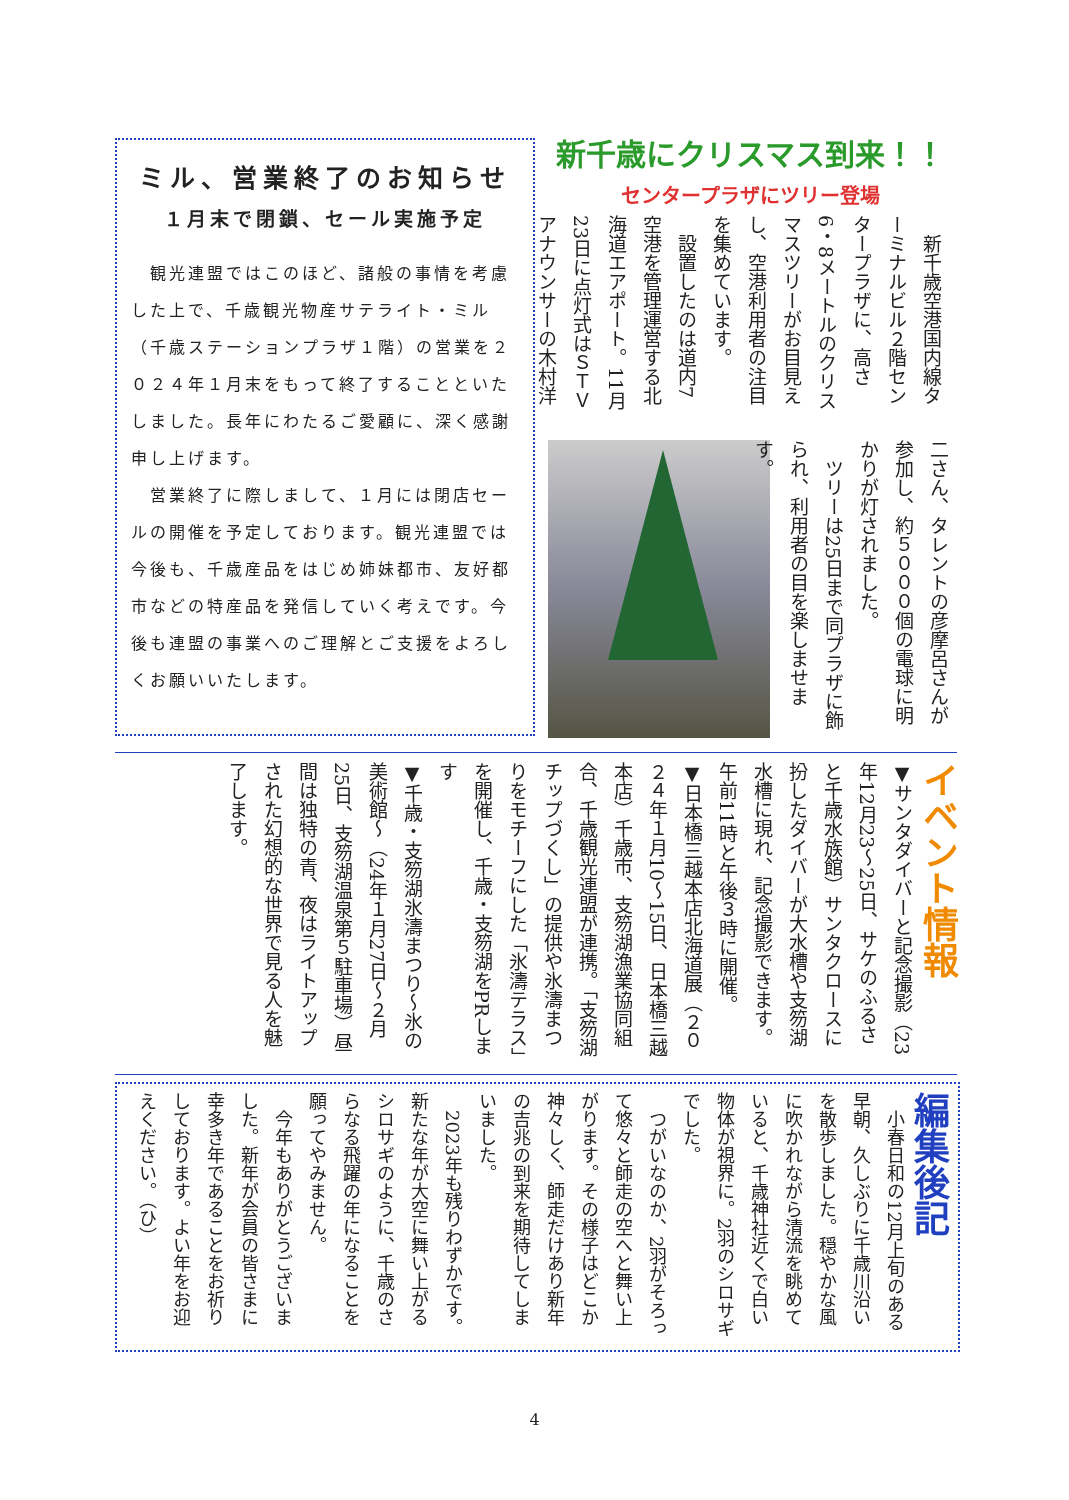ミル、営業終了のお知らせ
１月末で閉鎖、セール実施予定
　観光連盟ではこのほど、諸般の事情を考慮した上で、千歳観光物産サテライト・ミル（千歳ステーションプラザ１階）の営業を２０２４年１月末をもって終了することといたしました。長年にわたるご愛顧に、深く感謝申し上げます。
　営業終了に際しまして、１月には閉店セールの開催を予定しております。観光連盟では今後も、千歳産品をはじめ姉妹都市、友好都市などの特産品を発信していく考えです。今後も連盟の事業へのご理解とご支援をよろしくお願いいたします。
新千歳にクリスマス到来！！
センタープラザにツリー登場
　新千歳空港国内線ターミナルビル２階センタープラザに、高さ6・8メートルのクリスマスツリーがお目見えし、空港利用者の注目を集めています。
　設置したのは道内7空港を管理運営する北海道エアポート。11月23日に点灯式はＳＴＶアナウンサーの木村洋
二さん、タレントの彦摩呂さんが参加し、約５０００個の電球に明かりが灯されました。
　ツリーは25日まで同プラザに飾られ、利用者の目を楽しませます。
イベント情報
▼サンタダイバーと記念撮影（23年12月23～25日、サケのふるさと千歳水族館）サンタクロースに扮したダイバーが大水槽や支笏湖水槽に現れ、記念撮影できます。午前11時と午後３時に開催。
▼日本橋三越本店北海道展（２０２４年１月10～15日、日本橋三越本店）千歳市、支笏湖漁業協同組合、千歳観光連盟が連携。「支笏湖チップづくし」の提供や氷濤まつりをモチーフにした「氷濤テラス」を開催し、千歳・支笏湖をPRします
▼千歳・支笏湖氷濤まつり～氷の美術館～（24年１月27日～２月25日、支笏湖温泉第５駐車場）昼間は独特の青、夜はライトアップされた幻想的な世界で見る人を魅了します。
編集後記
　小春日和の12月上旬のある早朝、久しぶりに千歳川沿いを散歩しました。穏やかな風に吹かれながら清流を眺めていると、千歳神社近くで白い物体が視界に。2羽のシロサギでした。
　つがいなのか、2羽がそろって悠々と師走の空へと舞い上がります。その様子はどこか神々しく、師走だけあり新年の吉兆の到来を期待してしまいました。
　2023年も残りわずかです。新たな年が大空に舞い上がるシロサギのように、千歳のさらなる飛躍の年になることを願ってやみません。
　今年もありがとうございました。新年が会員の皆さまに幸多き年であることをお祈りしております。よい年をお迎えください。（ひ）
4